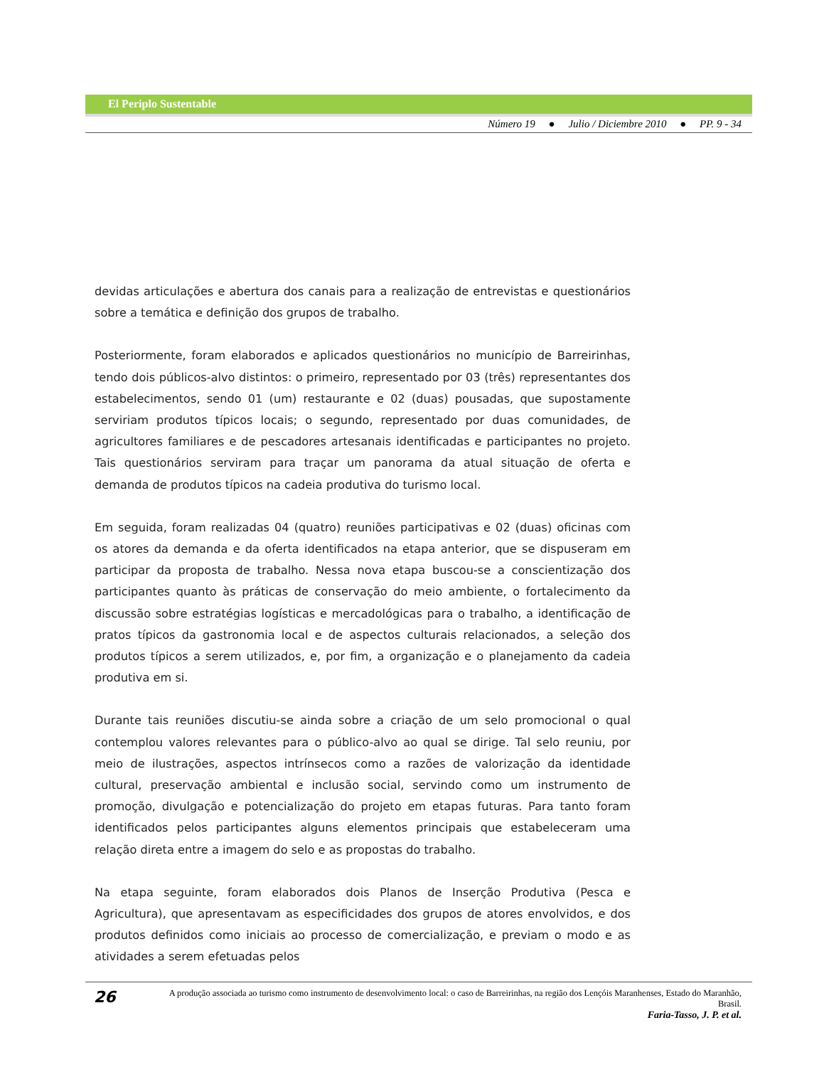El Periplo Sustentable
Número 19 ● Julio / Diciembre 2010 ● PP. 9 - 34
devidas articulações e abertura dos canais para a realização de entrevistas e questionários sobre a temática e definição dos grupos de trabalho.
Posteriormente, foram elaborados e aplicados questionários no município de Barreirinhas, tendo dois públicos-alvo distintos: o primeiro, representado por 03 (três) representantes dos estabelecimentos, sendo 01 (um) restaurante e 02 (duas) pousadas, que supostamente serviriam produtos típicos locais; o segundo, representado por duas comunidades, de agricultores familiares e de pescadores artesanais identificadas e participantes no projeto. Tais questionários serviram para traçar um panorama da atual situação de oferta e demanda de produtos típicos na cadeia produtiva do turismo local.
Em seguida, foram realizadas 04 (quatro) reuniões participativas e 02 (duas) oficinas com os atores da demanda e da oferta identificados na etapa anterior, que se dispuseram em participar da proposta de trabalho. Nessa nova etapa buscou-se a conscientização dos participantes quanto às práticas de conservação do meio ambiente, o fortalecimento da discussão sobre estratégias logísticas e mercadológicas para o trabalho, a identificação de pratos típicos da gastronomia local e de aspectos culturais relacionados, a seleção dos produtos típicos a serem utilizados, e, por fim, a organização e o planejamento da cadeia produtiva em si.
Durante tais reuniões discutiu-se ainda sobre a criação de um selo promocional o qual contemplou valores relevantes para o público-alvo ao qual se dirige. Tal selo reuniu, por meio de ilustrações, aspectos intrínsecos como a razões de valorização da identidade cultural, preservação ambiental e inclusão social, servindo como um instrumento de promoção, divulgação e potencialização do projeto em etapas futuras. Para tanto foram identificados pelos participantes alguns elementos principais que estabeleceram uma relação direta entre a imagem do selo e as propostas do trabalho.
Na etapa seguinte, foram elaborados dois Planos de Inserção Produtiva (Pesca e Agricultura), que apresentavam as especificidades dos grupos de atores envolvidos, e dos produtos definidos como iniciais ao processo de comercialização, e previam o modo e as atividades a serem efetuadas pelos
26
A produção associada ao turismo como instrumento de desenvolvimento local: o caso de Barreirinhas, na região dos Lençóis Maranhenses, Estado do Maranhão, Brasil.
Faria-Tasso, J. P. et al.